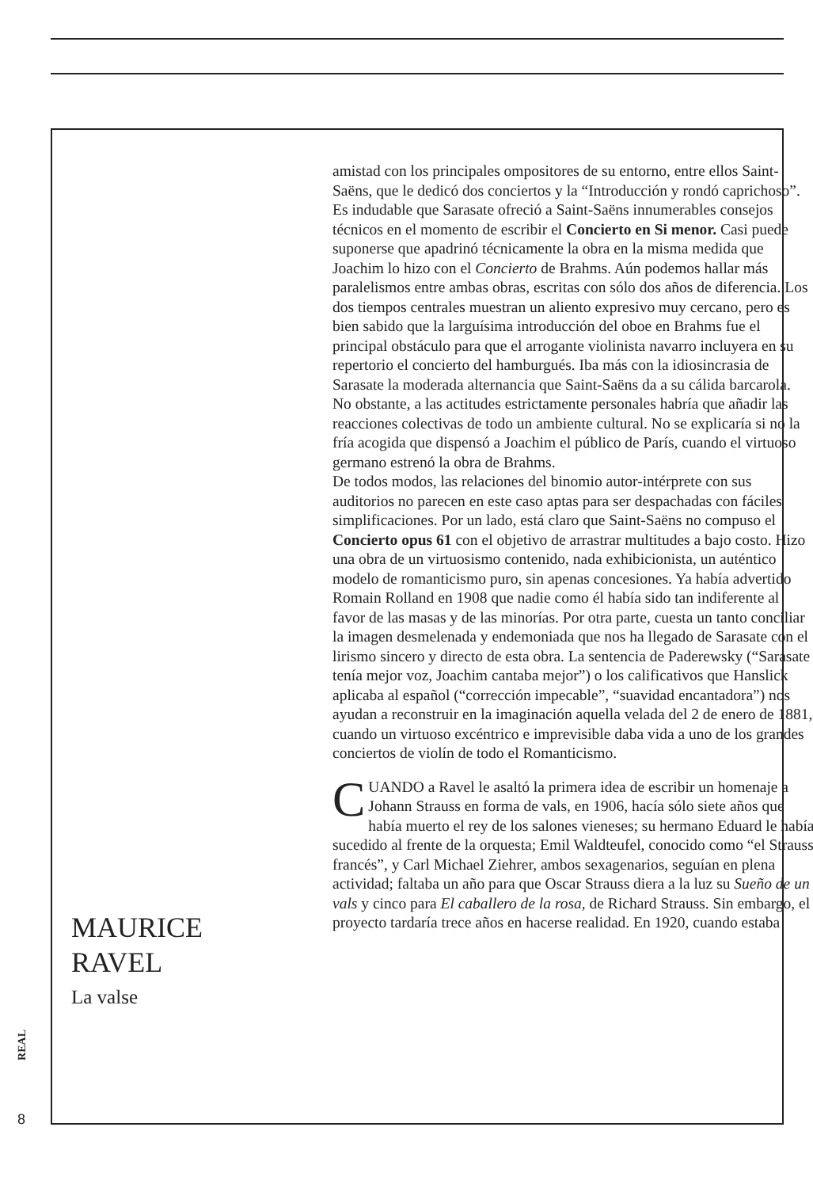amistad con los principales ompositores de su entorno, entre ellos Saint-Saëns, que le dedicó dos conciertos y la “Introducción y rondó caprichoso”.
Es indudable que Sarasate ofreció a Saint-Saëns innumerables consejos técnicos en el momento de escribir el Concierto en Si menor. Casi puede suponerse que apadrinó técnicamente la obra en la misma medida que Joachim lo hizo con el Concierto de Brahms. Aún podemos hallar más paralelismos entre ambas obras, escritas con sólo dos años de diferencia. Los dos tiempos centrales muestran un aliento expresivo muy cercano, pero es bien sabido que la larguísima introducción del oboe en Brahms fue el principal obstáculo para que el arrogante violinista navarro incluyera en su repertorio el concierto del hamburgués. Iba más con la idiosincrasia de Sarasate la moderada alternancia que Saint-Saëns da a su cálida barcarola.
No obstante, a las actitudes estrictamente personales habría que añadir las reacciones colectivas de todo un ambiente cultural. No se explicaría si no la fría acogida que dispensó a Joachim el público de París, cuando el virtuoso germano estrenó la obra de Brahms.
De todos modos, las relaciones del binomio autor-intérprete con sus auditorios no parecen en este caso aptas para ser despachadas con fáciles simplificaciones. Por un lado, está claro que Saint-Saëns no compuso el Concierto opus 61 con el objetivo de arrastrar multitudes a bajo costo. Hizo una obra de un virtuosismo contenido, nada exhibicionista, un auténtico modelo de romanticismo puro, sin apenas concesiones. Ya había advertido Romain Rolland en 1908 que nadie como él había sido tan indiferente al favor de las masas y de las minorías. Por otra parte, cuesta un tanto conciliar la imagen desmelenada y endemoniada que nos ha llegado de Sarasate con el lirismo sincero y directo de esta obra. La sentencia de Paderewsky (“Sarasate tenía mejor voz, Joachim cantaba mejor”) o los calificativos que Hanslick aplicaba al español (“corrección impecable”, “suavidad encantadora”) nos ayudan a reconstruir en la imaginación aquella velada del 2 de enero de 1881, cuando un virtuoso excéntrico e imprevisible daba vida a uno de los grandes conciertos de violín de todo el Romanticismo.
CUANDO a Ravel le asaltó la primera idea de escribir un homenaje a Johann Strauss en forma de vals, en 1906, hacía sólo siete años que había muerto el rey de los salones vieneses; su hermano Eduard le había sucedido al frente de la orquesta; Emil Waldteufel, conocido como “el Strauss francés”, y Carl Michael Ziehrer, ambos sexagenarios, seguían en plena actividad; faltaba un año para que Oscar Strauss diera a la luz su Sueño de un vals y cinco para El caballero de la rosa, de Richard Strauss. Sin embargo, el proyecto tardaría trece años en hacerse realidad. En 1920, cuando estaba
MAURICE
RAVEL
La valse
REAL
8